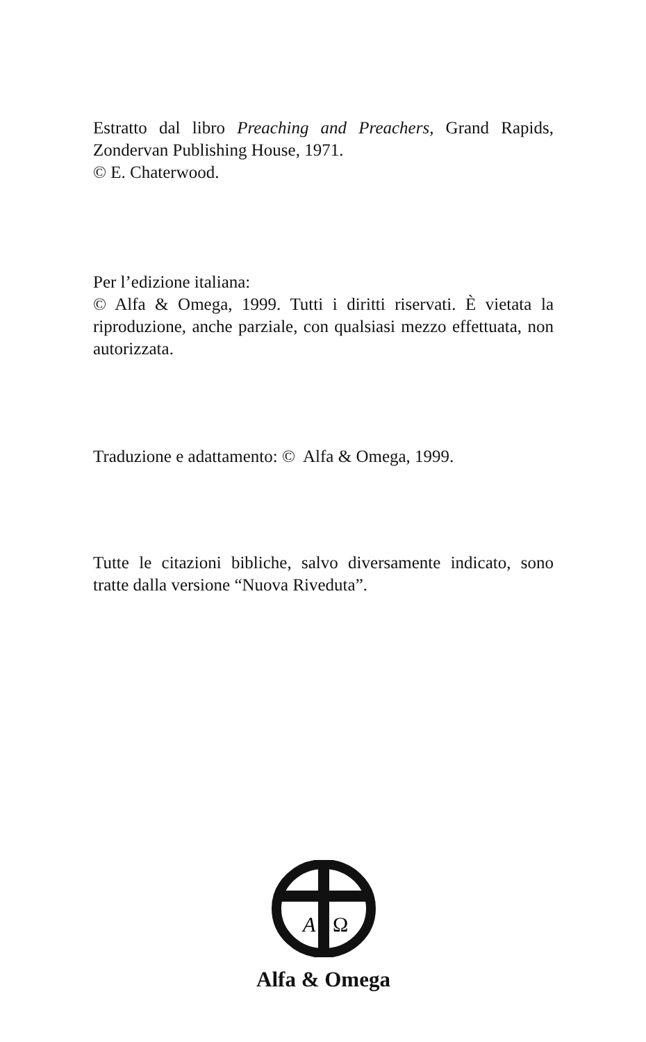Estratto dal libro Preaching and Preachers, Grand Rapids, Zondervan Publishing House, 1971.
© E. Chaterwood.
Per l’edizione italiana:
© Alfa & Omega, 1999. Tutti i diritti riservati. È vietata la riproduzione, anche parziale, con qualsiasi mezzo effettuata, non autorizzata.
Traduzione e adattamento: © Alfa & Omega, 1999.
Tutte le citazioni bibliche, salvo diversamente indicato, sono tratte dalla versione “Nuova Riveduta”.
A
Ω
Alfa & Omega